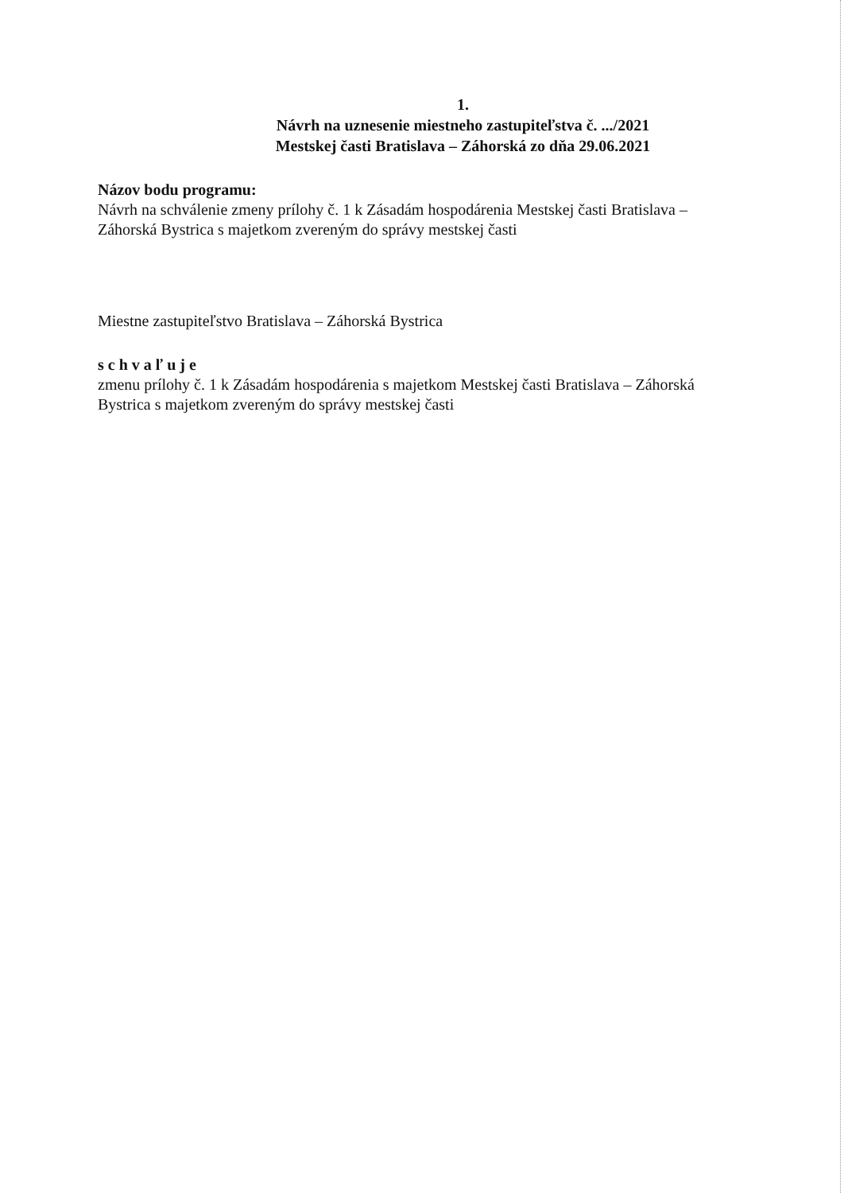1.
Návrh na uznesenie miestneho zastupiteľstva č. .../2021
Mestskej časti Bratislava – Záhorská zo dňa 29.06.2021
Názov bodu programu:
Návrh na schválenie zmeny prílohy č. 1 k Zásadám hospodárenia Mestskej časti Bratislava – Záhorská Bystrica s majetkom zvereným do správy mestskej časti
Miestne zastupiteľstvo Bratislava – Záhorská Bystrica
s c h v a ľ u j e
zmenu prílohy č. 1 k Zásadám hospodárenia s majetkom Mestskej časti Bratislava – Záhorská Bystrica s majetkom zvereným do správy mestskej časti